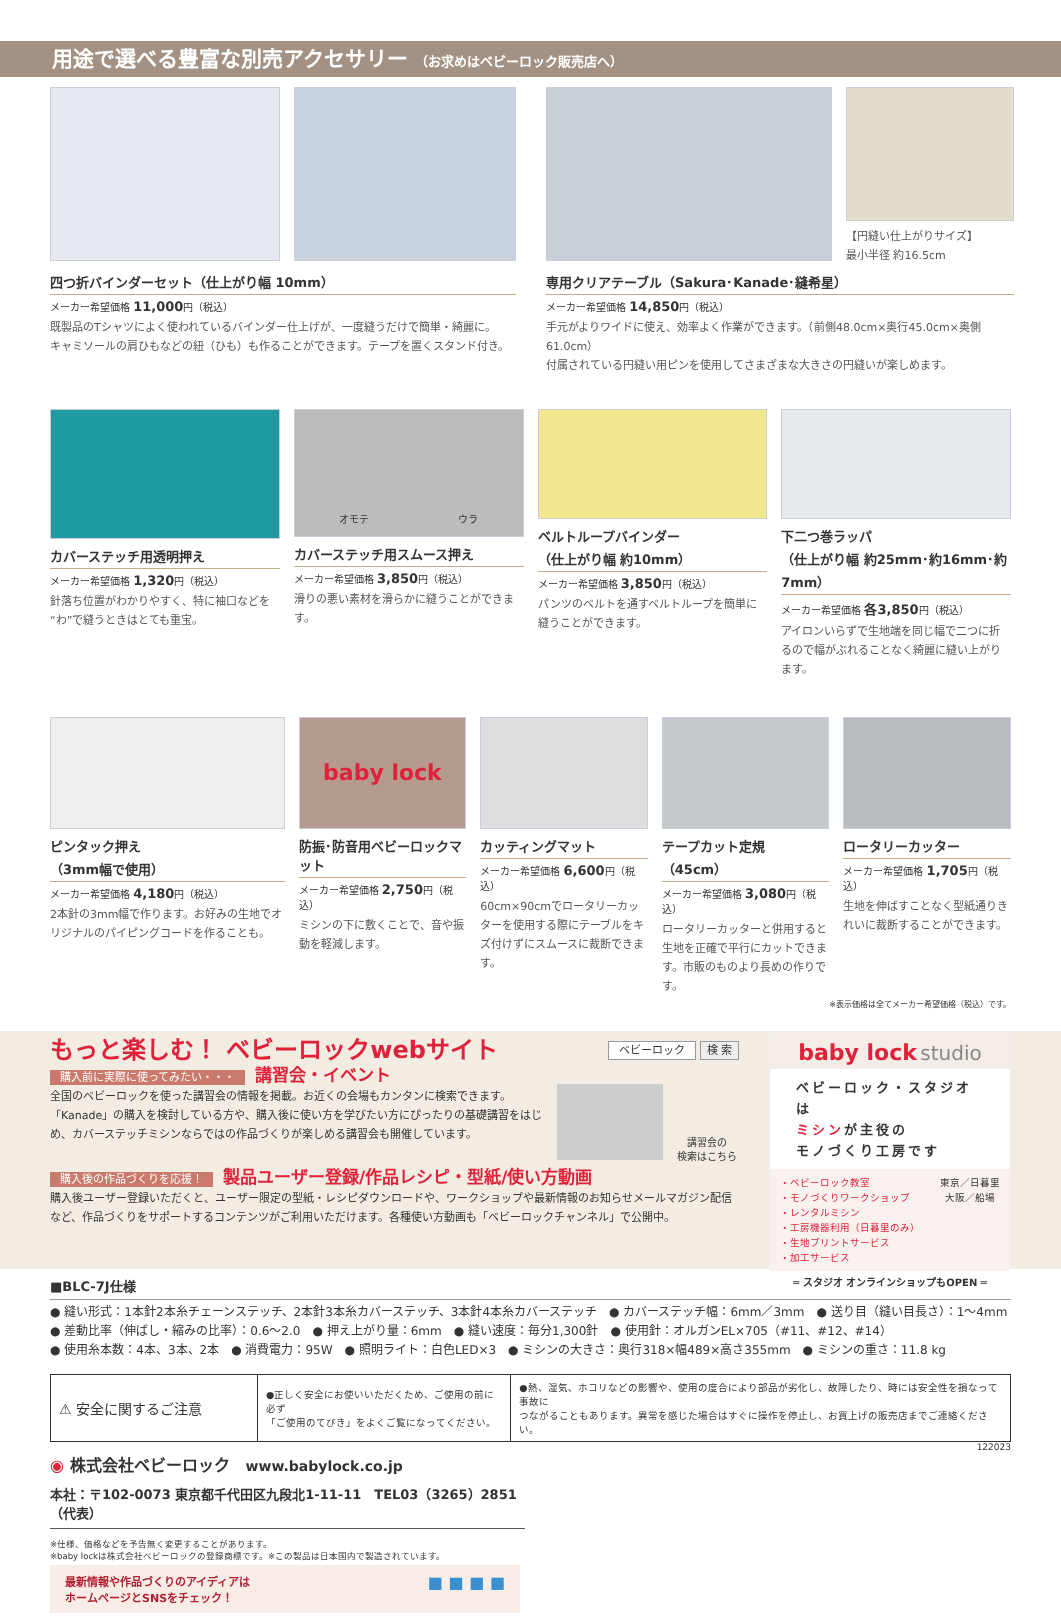用途で選べる豊富な別売アクセサリー （お求めはベビーロック販売店へ）
四つ折バインダーセット（仕上がり幅 10mm）
メーカー希望価格 11,000円（税込）
既製品のTシャツによく使われているバインダー仕上げが、一度縫うだけで簡単・綺麗に。
キャミソールの肩ひもなどの紐（ひも）も作ることができます。テープを置くスタンド付き。
【円縫い仕上がりサイズ】
最小半径 約16.5cm
専用クリアテーブル（Sakura･Kanade･縫希星）
メーカー希望価格 14,850円（税込）
手元がよりワイドに使え、効率よく作業ができます。（前側48.0cm×奥行45.0cm×奥側61.0cm）
付属されている円縫い用ピンを使用してさまざまな大きさの円縫いが楽しめます。
カバーステッチ用透明押え
メーカー希望価格 1,320円（税込）
針落ち位置がわかりやすく、特に袖口などを“わ”で縫うときはとても重宝。
オモテ ウラ
カバーステッチ用スムース押え
メーカー希望価格 3,850円（税込）
滑りの悪い素材を滑らかに縫うことができます。
ベルトループバインダー
（仕上がり幅 約10mm）
メーカー希望価格 3,850円（税込）
パンツのベルトを通すベルトループを簡単に縫うことができます。
下二つ巻ラッパ
（仕上がり幅 約25mm･約16mm･約7mm）
メーカー希望価格 各3,850円（税込）
アイロンいらずで生地端を同じ幅で二つに折るので幅がぶれることなく綺麗に縫い上がります。
ピンタック押え
（3mm幅で使用）
メーカー希望価格 4,180円（税込）
2本針の3mm幅で作ります。お好みの生地でオリジナルのパイピングコードを作ることも。
baby lock
防振･防音用ベビーロックマット
メーカー希望価格 2,750円（税込）
ミシンの下に敷くことで、音や振動を軽減します。
カッティングマット
メーカー希望価格 6,600円（税込）
60cm×90cmでロータリーカッターを使用する際にテーブルをキズ付けずにスムースに裁断できます。
テープカット定規（45cm）
メーカー希望価格 3,080円（税込）
ロータリーカッターと併用すると生地を正確で平行にカットできます。市販のものより長めの作りです。
ロータリーカッター
メーカー希望価格 1,705円（税込）
生地を伸ばすことなく型紙通りきれいに裁断することができます。
※表示価格は全てメーカー希望価格（税込）です。
もっと楽しむ！ ベビーロックwebサイト ベビーロック 検 索
購入前に実際に使ってみたい・・・ 講習会・イベント
全国のベビーロックを使った講習会の情報を掲載。お近くの会場もカンタンに検索できます。「Kanade」の購入を検討している方や、購入後に使い方を学びたい方にぴったりの基礎講習をはじめ、カバーステッチミシンならではの作品づくりが楽しめる講習会も開催しています。
講習会の
検索はこちら
購入後の作品づくりを応援！ 製品ユーザー登録/作品レシピ・型紙/使い方動画
購入後ユーザー登録いただくと、ユーザー限定の型紙・レシピダウンロードや、ワークショップや最新情報のお知らせメールマガジン配信など、作品づくりをサポートするコンテンツがご利用いただけます。各種使い方動画も「ベビーロックチャンネル」で公開中。
baby lock studio
ベビーロック・スタジオは
ミシンが主役の
モノづくり工房です
・ベビーロック教室
・モノづくりワークショップ
・レンタルミシン
・工房機器利用（日暮里のみ）
・生地プリントサービス
・加工サービス
東京／日暮里
大阪／船場
═ スタジオ オンラインショップもOPEN ═
■BLC-7J仕様
● 縫い形式：1本針2本糸チェーンステッチ、2本針3本糸カバーステッチ、3本針4本糸カバーステッチ　● カバーステッチ幅：6mm／3mm　● 送り目（縫い目長さ）：1〜4mm
● 差動比率（伸ばし・縮みの比率）：0.6〜2.0　● 押え上がり量：6mm　● 縫い速度：毎分1,300針　● 使用針：オルガンEL×705（#11、#12、#14）
● 使用糸本数：4本、3本、2本　● 消費電力：95W　● 照明ライト：白色LED×3　● ミシンの大きさ：奥行318×幅489×高さ355mm　● ミシンの重さ：11.8 kg
| ⚠ 安全に関するご注意 | ●正しく安全にお使いいただくため、ご使用の前に必ず 「ご使用のてびき」をよくご覧になってください。 | ●熱、湿気、ホコリなどの影響や、使用の度合により部品が劣化し、故障したり、時には安全性を損なって事故に つながることもあります。異常を感じた場合はすぐに操作を停止し、お買上げの販売店までご連絡ください。 |
122023
◉ 株式会社ベビーロック　www.babylock.co.jp
本社：〒102-0073 東京都千代田区九段北1-11-11　TEL03（3265）2851（代表）
※仕様、価格などを予告無く変更することがあります。
※baby lockは株式会社ベビーロックの登録商標です。※この製品は日本国内で製造されています。
最新情報や作品づくりのアイディアは
ホームページとSNSをチェック！ ■ ■ ■ ■